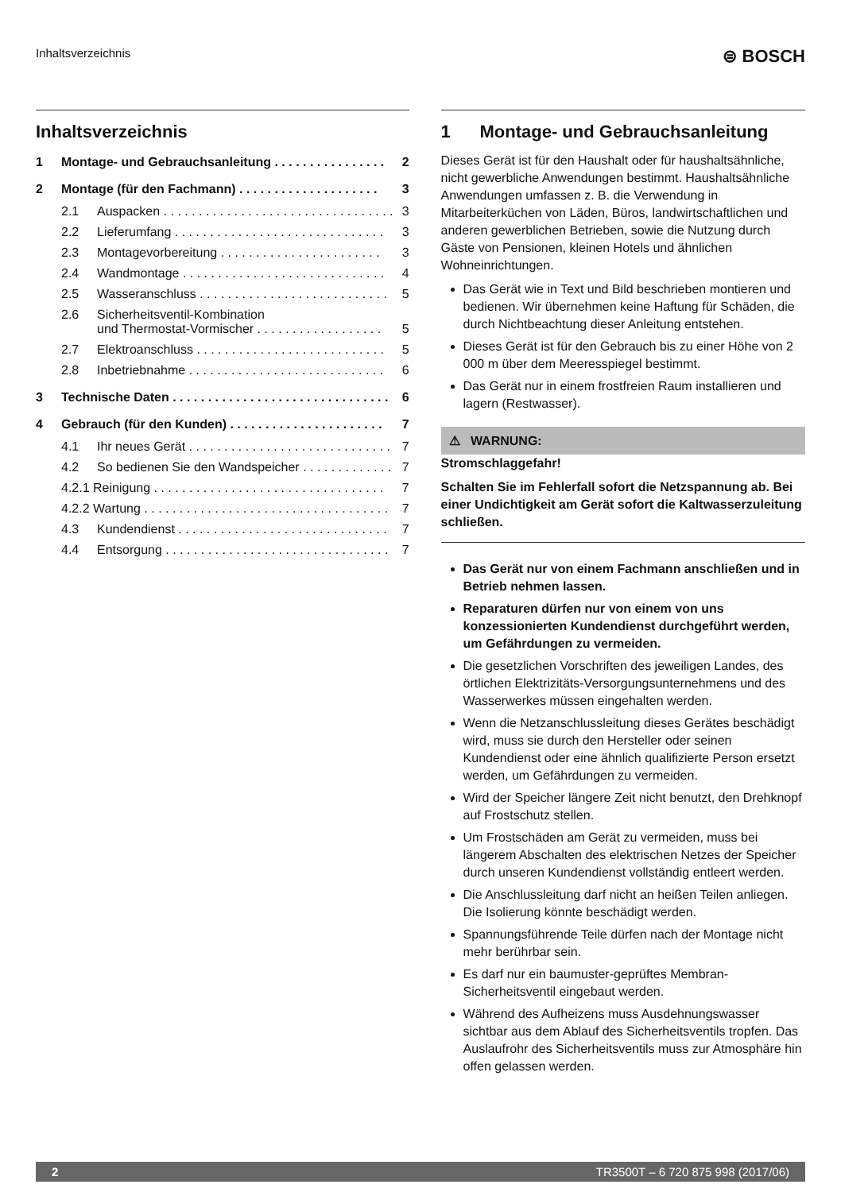Inhaltsverzeichnis ⊜ BOSCH
Inhaltsverzeichnis
1 Montage- und Gebrauchsanleitung . . . . . . . . . . . . . . . . 2
2 Montage (für den Fachmann) . . . . . . . . . . . . . . . . . . . . 3
2.1 Auspacken . . . . . . . . . . . . . . . . . . . . . . . . . . . . . . . . . 3
2.2 Lieferumfang . . . . . . . . . . . . . . . . . . . . . . . . . . . . . . 3
2.3 Montagevorbereitung . . . . . . . . . . . . . . . . . . . . . . . 3
2.4 Wandmontage . . . . . . . . . . . . . . . . . . . . . . . . . . . . . 4
2.5 Wasseranschluss . . . . . . . . . . . . . . . . . . . . . . . . . . . 5
2.6 Sicherheitsventil-Kombination
und Thermostat-Vormischer . . . . . . . . . . . . . . . . . .
5
2.7 Elektroanschluss . . . . . . . . . . . . . . . . . . . . . . . . . . . 5
2.8 Inbetriebnahme . . . . . . . . . . . . . . . . . . . . . . . . . . . . 6
3 Technische Daten . . . . . . . . . . . . . . . . . . . . . . . . . . . . . . . 6
4 Gebrauch (für den Kunden) . . . . . . . . . . . . . . . . . . . . . . 7
4.1 Ihr neues Gerät . . . . . . . . . . . . . . . . . . . . . . . . . . . . . 7
4.2 So bedienen Sie den Wandspeicher . . . . . . . . . . . . . 7
4.2.1 Reinigung . . . . . . . . . . . . . . . . . . . . . . . . . . . . . . . . . 7
4.2.2 Wartung . . . . . . . . . . . . . . . . . . . . . . . . . . . . . . . . . . . 7
4.3 Kundendienst . . . . . . . . . . . . . . . . . . . . . . . . . . . . . . 7
4.4 Entsorgung . . . . . . . . . . . . . . . . . . . . . . . . . . . . . . . . 7
1 Montage- und Gebrauchsanleitung
Dieses Gerät ist für den Haushalt oder für haushaltsähnliche, nicht gewerbliche Anwendungen bestimmt. Haushaltsähnliche Anwendungen umfassen z. B. die Verwendung in Mitarbeiterküchen von Läden, Büros, landwirtschaftlichen und anderen gewerblichen Betrieben, sowie die Nutzung durch Gäste von Pensionen, kleinen Hotels und ähnlichen Wohneinrichtungen.
Das Gerät wie in Text und Bild beschrieben montieren und bedienen. Wir übernehmen keine Haftung für Schäden, die durch Nichtbeachtung dieser Anleitung entstehen.
Dieses Gerät ist für den Gebrauch bis zu einer Höhe von 2 000 m über dem Meeresspiegel bestimmt.
Das Gerät nur in einem frostfreien Raum installieren und lagern (Restwasser).
⚠ WARNUNG:
Stromschlaggefahr!
Schalten Sie im Fehlerfall sofort die Netzspannung ab. Bei einer Undichtigkeit am Gerät sofort die Kaltwasserzuleitung schließen.
Das Gerät nur von einem Fachmann anschließen und in Betrieb nehmen lassen.
Reparaturen dürfen nur von einem von uns konzessionierten Kundendienst durchgeführt werden, um Gefährdungen zu vermeiden.
Die gesetzlichen Vorschriften des jeweiligen Landes, des örtlichen Elektrizitäts-Versorgungsunternehmens und des Wasserwerkes müssen eingehalten werden.
Wenn die Netzanschlussleitung dieses Gerätes beschädigt wird, muss sie durch den Hersteller oder seinen Kundendienst oder eine ähnlich qualifizierte Person ersetzt werden, um Gefährdungen zu vermeiden.
Wird der Speicher längere Zeit nicht benutzt, den Drehknopf auf Frostschutz stellen.
Um Frostschäden am Gerät zu vermeiden, muss bei längerem Abschalten des elektrischen Netzes der Speicher durch unseren Kundendienst vollständig entleert werden.
Die Anschlussleitung darf nicht an heißen Teilen anliegen. Die Isolierung könnte beschädigt werden.
Spannungsführende Teile dürfen nach der Montage nicht mehr berührbar sein.
Es darf nur ein baumuster-geprüftes Membran-Sicherheitsventil eingebaut werden.
Während des Aufheizens muss Ausdehnungswasser sichtbar aus dem Ablauf des Sicherheitsventils tropfen. Das Auslaufrohr des Sicherheitsventils muss zur Atmosphäre hin offen gelassen werden.
2 TR3500T – 6 720 875 998 (2017/06)